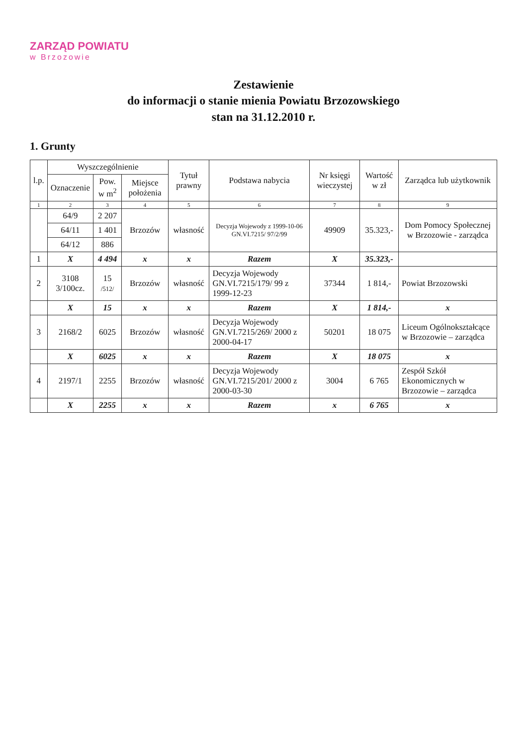ZARZĄD POWIATU
w Brzozowie
Zestawienie
do informacji o stanie mienia Powiatu Brzozowskiego
stan na 31.12.2010 r.
1. Grunty
| l.p. | Wyszczególnienie | | | Tytuł prawny | Podstawa nabycia | Nr księgi wieczystej | Wartość w zł | Zarządca lub użytkownik |
| --- | --- | --- | --- | --- | --- | --- | --- | --- |
| | Oznaczenie | Pow. w m<sup>2</sup> | Miejsce położenia | | | | | |
| 1 | 2 | 3 | 4 | 5 | 6 | 7 | 8 | 9 |
| | 64/9 | 2 207 | Brzozów | własność | Decyzja Wojewody z 1999-10-06 GN.VI.7215/ 97/2/99 | 49909 | 35.323,- | Dom Pomocy Społecznej w Brzozowie - zarządca |
| | 64/11 | 1 401 | | | | | | |
| | 64/12 | 886 | | | | | | |
| 1 | X | 4 494 | x | x | Razem | X | 35.323,- | |
| 2 | 3108 3/100cz. | 15 /512/ | Brzozów | własność | Decyzja Wojewody GN.VI.7215/179/ 99 z 1999-12-23 | 37344 | 1 814,- | Powiat Brzozowski |
| | X | 15 | x | x | Razem | X | 1 814,- | x |
| 3 | 2168/2 | 6025 | Brzozów | własność | Decyzja Wojewody GN.VI.7215/269/ 2000 z 2000-04-17 | 50201 | 18 075 | Liceum Ogólnokształcące w Brzozowie – zarządca |
| | X | 6025 | x | x | Razem | X | 18 075 | x |
| 4 | 2197/1 | 2255 | Brzozów | własność | Decyzja Wojewody GN.VI.7215/201/ 2000 z 2000-03-30 | 3004 | 6 765 | Zespół Szkół Ekonomicznych w Brzozowie – zarządca |
| | X | 2255 | x | x | Razem | x | 6 765 | x |